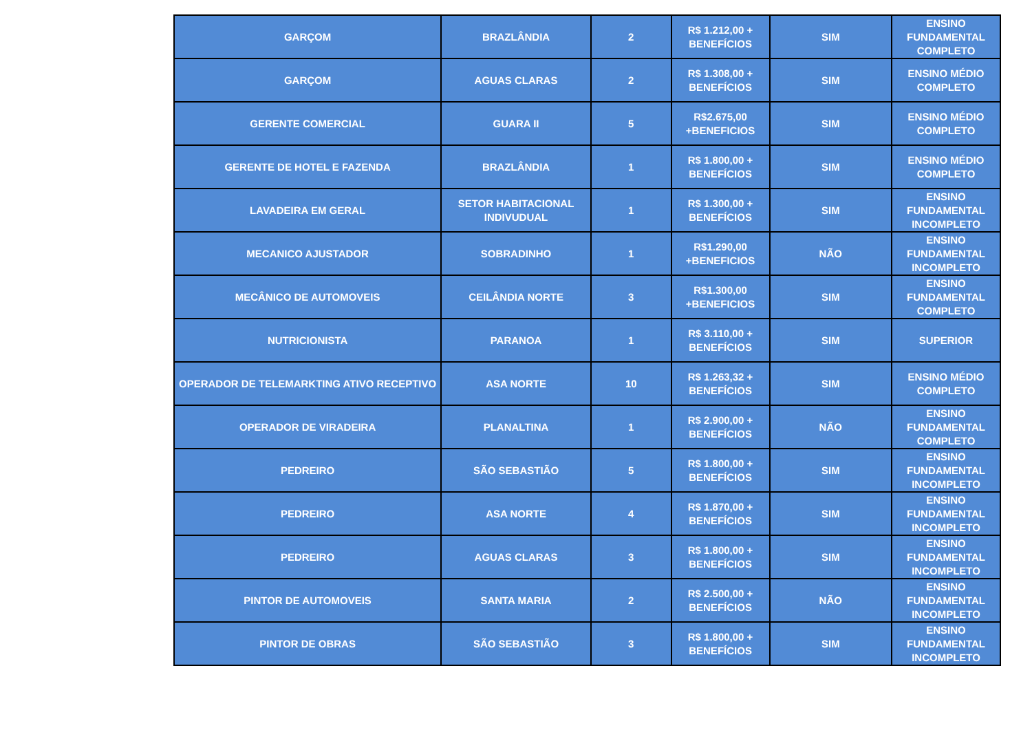| GARÇOM | BRAZLÂNDIA | 2 | R$ 1.212,00 + BENEFÍCIOS | SIM | ENSINO FUNDAMENTAL COMPLETO |
| GARÇOM | AGUAS CLARAS | 2 | R$ 1.308,00 + BENEFÍCIOS | SIM | ENSINO MÉDIO COMPLETO |
| GERENTE COMERCIAL | GUARA II | 5 | R$2.675,00 +BENEFICIOS | SIM | ENSINO MÉDIO COMPLETO |
| GERENTE DE HOTEL E FAZENDA | BRAZLÂNDIA | 1 | R$ 1.800,00 + BENEFÍCIOS | SIM | ENSINO MÉDIO COMPLETO |
| LAVADEIRA EM GERAL | SETOR HABITACIONAL INDIVUDUAL | 1 | R$ 1.300,00 + BENEFÍCIOS | SIM | ENSINO FUNDAMENTAL INCOMPLETO |
| MECANICO AJUSTADOR | SOBRADINHO | 1 | R$1.290,00 +BENEFICIOS | NÃO | ENSINO FUNDAMENTAL INCOMPLETO |
| MECÂNICO DE AUTOMOVEIS | CEILÂNDIA NORTE | 3 | R$1.300,00 +BENEFICIOS | SIM | ENSINO FUNDAMENTAL COMPLETO |
| NUTRICIONISTA | PARANOA | 1 | R$ 3.110,00 + BENEFÍCIOS | SIM | SUPERIOR |
| OPERADOR DE TELEMARKTING ATIVO RECEPTIVO | ASA NORTE | 10 | R$ 1.263,32 + BENEFÍCIOS | SIM | ENSINO MÉDIO COMPLETO |
| OPERADOR DE VIRADEIRA | PLANALTINA | 1 | R$ 2.900,00 + BENEFÍCIOS | NÃO | ENSINO FUNDAMENTAL COMPLETO |
| PEDREIRO | SÃO SEBASTIÃO | 5 | R$ 1.800,00 + BENEFÍCIOS | SIM | ENSINO FUNDAMENTAL INCOMPLETO |
| PEDREIRO | ASA NORTE | 4 | R$ 1.870,00 + BENEFÍCIOS | SIM | ENSINO FUNDAMENTAL INCOMPLETO |
| PEDREIRO | AGUAS CLARAS | 3 | R$ 1.800,00 + BENEFÍCIOS | SIM | ENSINO FUNDAMENTAL INCOMPLETO |
| PINTOR DE AUTOMOVEIS | SANTA MARIA | 2 | R$ 2.500,00 + BENEFÍCIOS | NÃO | ENSINO FUNDAMENTAL INCOMPLETO |
| PINTOR DE OBRAS | SÃO SEBASTIÃO | 3 | R$ 1.800,00 + BENEFÍCIOS | SIM | ENSINO FUNDAMENTAL INCOMPLETO |